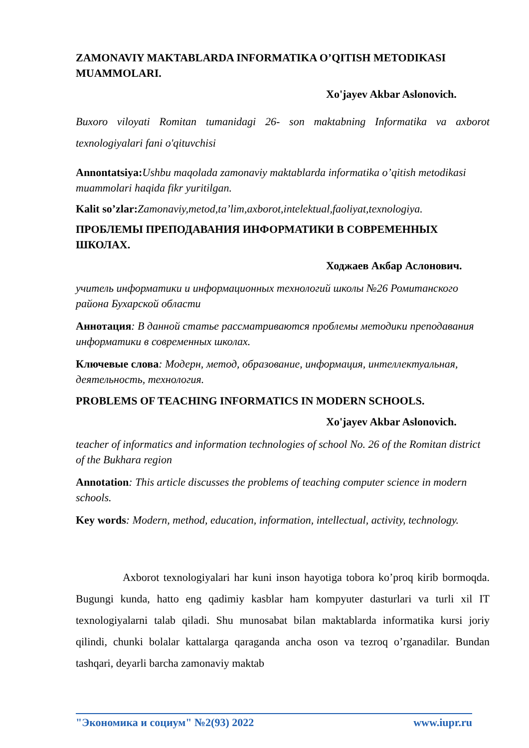ZAMONAVIY MAKTABLARDA INFORMATIKA O’QITISH METODIKASI MUAMMOLARI.
Xo'jayev Akbar Aslonovich.
Buxoro viloyati Romitan tumanidagi 26- son maktabning Informatika va axborot texnologiyalari fani o'qituvchisi
Annontatsiya: Ushbu maqolada zamonaviy maktablarda informatika o’qitish metodikasi muammolari haqida fikr yuritilgan.
Kalit so’zlar: Zamonaviy,metod,ta’lim,axborot,intelektual,faoliyat,texnologiya.
ПРОБЛЕМЫ ПРЕПОДАВАНИЯ ИНФОРМАТИКИ В СОВРЕМЕННЫХ ШКОЛАХ.
Ходжаев Акбар Аслонович.
учитель информатики и информационных технологий школы №26 Ромитанского района Бухарской области
Аннотация: В данной статье рассматриваются проблемы методики преподавания информатики в современных школах.
Ключевые слова: Модерн, метод, образование, информация, интеллектуальная, деятельность, технология.
PROBLEMS OF TEACHING INFORMATICS IN MODERN SCHOOLS.
Xo'jayev Akbar Aslonovich.
teacher of informatics and information technologies of school No. 26 of the Romitan district of the Bukhara region
Annotation: This article discusses the problems of teaching computer science in modern schools.
Key words: Modern, method, education, information, intellectual, activity, technology.
Axborot texnologiyalari har kuni inson hayotiga tobora ko’proq kirib bormoqda. Bugungi kunda, hatto eng qadimiy kasblar ham kompyuter dasturlari va turli xil IT texnologiyalarni talab qiladi. Shu munosabat bilan maktablarda informatika kursi joriy qilindi, chunki bolalar kattalarga qaraganda ancha oson va tezroq o’rganadilar. Bundan tashqari, deyarli barcha zamonaviy maktab
"Экономика и социум" №2(93) 2022 www.iupr.ru